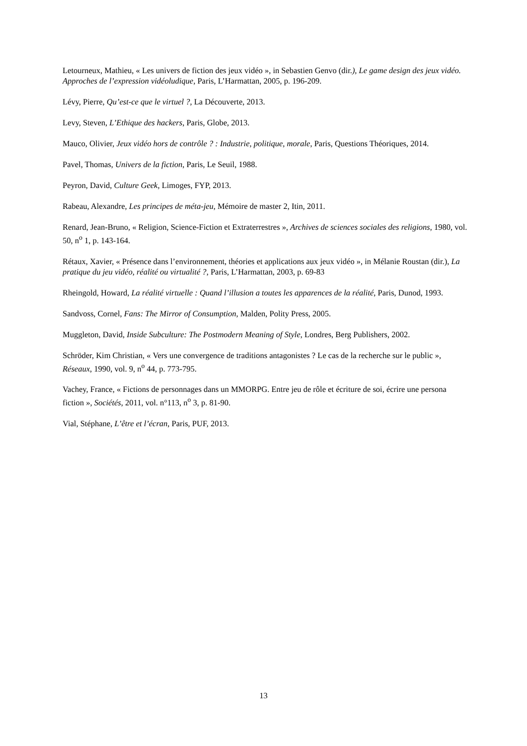Letourneux, Mathieu, « Les univers de fiction des jeux vidéo », in Sebastien Genvo (dir.), Le game design des jeux vidéo. Approches de l’expression vidéoludique, Paris, L’Harmattan, 2005, p. 196-209.
Lévy, Pierre, Qu’est-ce que le virtuel ?, La Découverte, 2013.
Levy, Steven, L’Ethique des hackers, Paris, Globe, 2013.
Mauco, Olivier, Jeux vidéo hors de contrôle ? : Industrie, politique, morale, Paris, Questions Théoriques, 2014.
Pavel, Thomas, Univers de la fiction, Paris, Le Seuil, 1988.
Peyron, David, Culture Geek, Limoges, FYP, 2013.
Rabeau, Alexandre, Les principes de méta-jeu, Mémoire de master 2, Itin, 2011.
Renard, Jean-Bruno, « Religion, Science-Fiction et Extraterrestres », Archives de sciences sociales des religions, 1980, vol. 50, n<sup>o</sup> 1, p. 143-164.
Rétaux, Xavier, « Présence dans l’environnement, théories et applications aux jeux vidéo », in Mélanie Roustan (dir.), La pratique du jeu vidéo, réalité ou virtualité ?, Paris, L’Harmattan, 2003, p. 69-83
Rheingold, Howard, La réalité virtuelle : Quand l’illusion a toutes les apparences de la réalité, Paris, Dunod, 1993.
Sandvoss, Cornel, Fans: The Mirror of Consumption, Malden, Polity Press, 2005.
Muggleton, David, Inside Subculture: The Postmodern Meaning of Style, Londres, Berg Publishers, 2002.
Schröder, Kim Christian, « Vers une convergence de traditions antagonistes ? Le cas de la recherche sur le public », Réseaux, 1990, vol. 9, n<sup>o</sup> 44, p. 773-795.
Vachey, France, « Fictions de personnages dans un MMORPG. Entre jeu de rôle et écriture de soi, écrire une persona fiction », Sociétés, 2011, vol. n°113, n<sup>o</sup> 3, p. 81-90.
Vial, Stéphane, L’être et l’écran, Paris, PUF, 2013.
13